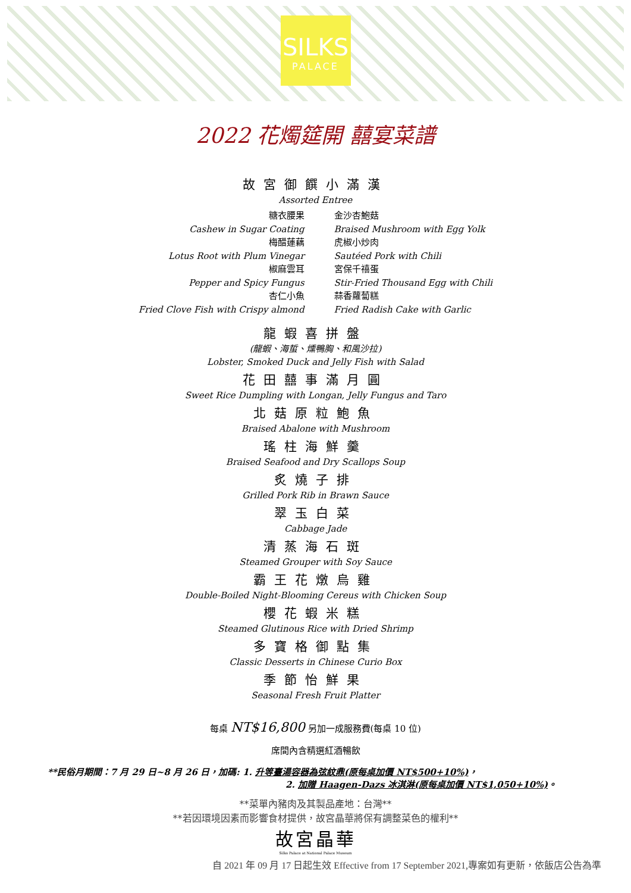SILKS
PALACE
2022 花燭筵開 囍宴菜譜
故宮御饌小滿漢
Assorted Entree
糖衣腰果
Cashew in Sugar Coating
梅醋蓮藕
Lotus Root with Plum Vinegar
椒麻雲耳
Pepper and Spicy Fungus
杏仁小魚
Fried Clove Fish with Crispy almond
金沙杏鮑菇
Braised Mushroom with Egg Yolk
虎椒小炒肉
Sautéed Pork with Chili
宮保千禧蛋
Stir-Fried Thousand Egg with Chili
蒜香蘿蔔糕
Fried Radish Cake with Garlic
龍蝦喜拼盤
(龍蝦、海蜇、燻鴨胸、和風沙拉)
Lobster, Smoked Duck and Jelly Fish with Salad
花田囍事滿月圓
Sweet Rice Dumpling with Longan, Jelly Fungus and Taro
北菇原粒鮑魚
Braised Abalone with Mushroom
瑤柱海鮮羹
Braised Seafood and Dry Scallops Soup
炙燒子排
Grilled Pork Rib in Brawn Sauce
翠玉白菜
Cabbage Jade
清蒸海石斑
Steamed Grouper with Soy Sauce
霸王花燉烏雞
Double-Boiled Night-Blooming Cereus with Chicken Soup
櫻花蝦米糕
Steamed Glutinous Rice with Dried Shrimp
多寶格御點集
Classic Desserts in Chinese Curio Box
季節怡鮮果
Seasonal Fresh Fruit Platter
每桌 NT$16,800 另加一成服務費(每桌 10 位)
席間內含精選紅酒暢飲
**民俗月期間：7 月 29 日~8 月 26 日，加碼: 1. 升等臺湯容器為弦紋鼎(原每桌加價 NT$500+10%)，
2. 加贈 Haagen-Dazs 冰淇淋(原每桌加價 NT$1,050+10%)。
**菜單內豬肉及其製品產地：台灣**
**若因環境因素而影響食材提供，故宮晶華將保有調整菜色的權利**
故宮晶華
Silks Palace at National Palace Museum
自 2021 年 09 月 17 日起生效 Effective from 17 September 2021,專案如有更新，依飯店公告為準